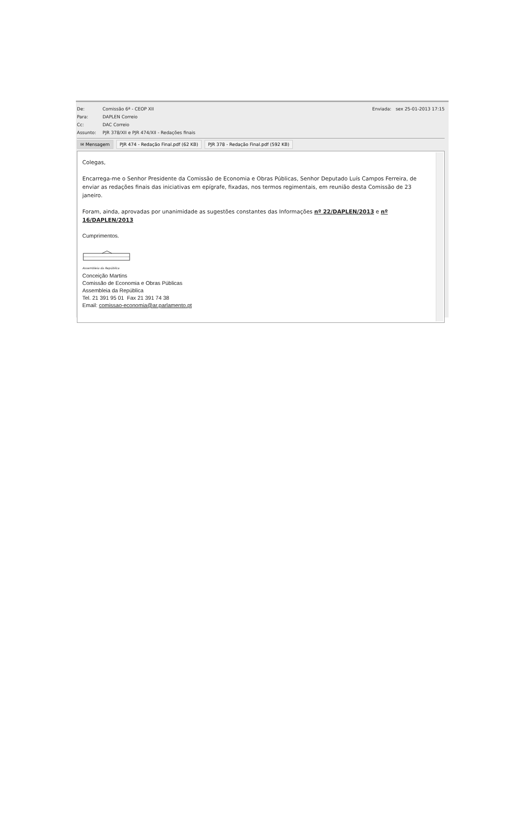De: Comissão 6ª - CEOP XII Enviada: sex 25-01-2013 17:15
Para: DAPLEN Correio
Cc: DAC Correio
Assunto: PJR 378/XII e PJR 474/XII - Redações finais
✉ Mensagem PJR 474 - Redação Final.pdf (62 KB) PJR 378 - Redação Final.pdf (592 KB)
Colegas,
Encarrega-me o Senhor Presidente da Comissão de Economia e Obras Públicas, Senhor Deputado Luís Campos Ferreira, de enviar as redações finais das iniciativas em epígrafe, fixadas, nos termos regimentais, em reunião desta Comissão de 23 janeiro.
Foram, ainda, aprovadas por unanimidade as sugestões constantes das Informações nº 22/DAPLEN/2013 e nº 16/DAPLEN/2013
Cumprimentos.
Assembleia da República
Conceição Martins
Comissão de Economia e Obras Públicas
Assembleia da República
Tel. 21 391 95 01 Fax 21 391 74 38
Email: comissao-economia@ar.parlamento.pt